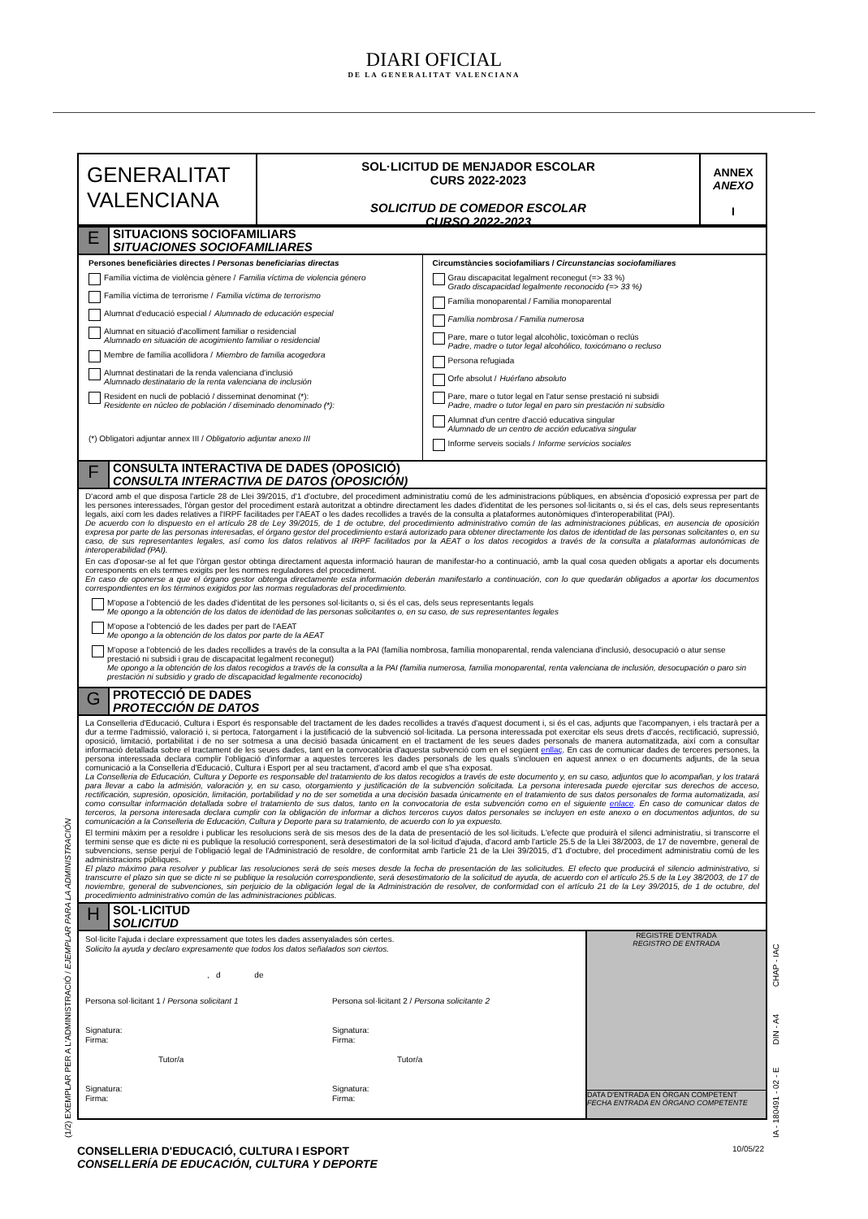DIARI OFICIAL
DE LA GENERALITAT VALENCIANA
GENERALITAT
VALENCIANA
SOL·LICITUD DE MENJADOR ESCOLAR
CURS 2022-2023
SOLICITUD DE COMEDOR ESCOLAR
CURSO 2022-2023
ANNEX
ANEXO
I
E
SITUACIONS SOCIOFAMILIARS
SITUACIONES SOCIOFAMILIARES
Persones beneficiàries directes / Personas beneficiarias directas
Família víctima de violència gènere / Familia víctima de violencia género
Família víctima de terrorisme / Familia víctima de terrorismo
Alumnat d'educació especial / Alumnado de educación especial
Alumnat en situació d'acolliment familiar o residencial
Alumnado en situación de acogimiento familiar o residencial
Membre de família acollidora / Miembro de familia acogedora
Alumnat destinatari de la renda valenciana d'inclusió
Alumnado destinatario de la renta valenciana de inclusión
Resident en nucli de població / disseminat denominat (*):
Residente en núcleo de población / diseminado denominado (*):
(*) Obligatori adjuntar annex III / Obligatorio adjuntar anexo III
Circumstàncies sociofamiliars / Circunstancias sociofamiliares
Grau discapacitat legalment reconegut (=> 33 %)
Grado discapacidad legalmente reconocido (=> 33 %)
Família monoparental / Familia monoparental
Família nombrosa / Familia numerosa
Pare, mare o tutor legal alcohòlic, toxicòman o reclús
Padre, madre o tutor legal alcohólico, toxicómano o recluso
Persona refugiada
Orfe absolut / Huérfano absoluto
Pare, mare o tutor legal en l'atur sense prestació ni subsidi
Padre, madre o tutor legal en paro sin prestación ni subsidio
Alumnat d'un centre d'acció educativa singular
Alumnado de un centro de acción educativa singular
Informe serveis socials / Informe servicios sociales
F
CONSULTA INTERACTIVA DE DADES (OPOSICIÓ)
CONSULTA INTERACTIVA DE DATOS (OPOSICIÓN)
D'acord amb el que disposa l'article 28 de Llei 39/2015, d'1 d'octubre, del procediment administratiu comú de les administracions públiques, en absència d'oposició expressa per part de les persones interessades, l'òrgan gestor del procediment estarà autoritzat a obtindre directament les dades d'identitat de les persones sol·licitants o, si és el cas, dels seus representants legals, així com les dades relatives a l'IRPF facilitades per l'AEAT o les dades recollides a través de la consulta a plataformes autonòmiques d'interoperabilitat (PAI).
De acuerdo con lo dispuesto en el artículo 28 de Ley 39/2015, de 1 de octubre, del procedimiento administrativo común de las administraciones públicas, en ausencia de oposición expresa por parte de las personas interesadas, el órgano gestor del procedimiento estará autorizado para obtener directamente los datos de identidad de las personas solicitantes o, en su caso, de sus representantes legales, así como los datos relativos al IRPF facilitados por la AEAT o los datos recogidos a través de la consulta a plataformas autonómicas de interoperabilidad (PAI).
En cas d'oposar-se al fet que l'òrgan gestor obtinga directament aquesta informació hauran de manifestar-ho a continuació, amb la qual cosa queden obligats a aportar els documents corresponents en els termes exigits per les normes reguladores del procediment.
En caso de oponerse a que el órgano gestor obtenga directamente esta información deberán manifestarlo a continuación, con lo que quedarán obligados a aportar los documentos correspondientes en los términos exigidos por las normas reguladoras del procedimiento.
M'opose a l'obtenció de les dades d'identitat de les persones sol·licitants o, si és el cas, dels seus representants legals
Me opongo a la obtención de los datos de identidad de las personas solicitantes o, en su caso, de sus representantes legales
M'opose a l'obtenció de les dades per part de l'AEAT
Me opongo a la obtención de los datos por parte de la AEAT
M'opose a l'obtenció de les dades recollides a través de la consulta a la PAI (família nombrosa, família monoparental, renda valenciana d'inclusió, desocupació o atur sense prestació ni subsidi i grau de discapacitat legalment reconegut)
Me opongo a la obtención de los datos recogidos a través de la consulta a la PAI (familia numerosa, familia monoparental, renta valenciana de inclusión, desocupación o paro sin prestación ni subsidio y grado de discapacidad legalmente reconocido)
G
PROTECCIÓ DE DADES
PROTECCIÓN DE DATOS
La Conselleria d'Educació, Cultura i Esport és responsable del tractament de les dades recollides a través d'aquest document i, si és el cas, adjunts que l'acompanyen, i els tractarà per a dur a terme l'admissió, valoració i, si pertoca, l'atorgament i la justificació de la subvenció sol·licitada. La persona interessada pot exercitar els seus drets d'accés, rectificació, supressió, oposició, limitació, portabilitat i de no ser sotmesa a una decisió basada únicament en el tractament de les seues dades personals de manera automatitzada, així com a consultar informació detallada sobre el tractament de les seues dades, tant en la convocatòria d'aquesta subvenció com en el següent enllaç. En cas de comunicar dades de terceres persones, la persona interessada declara complir l'obligació d'informar a aquestes terceres les dades personals de les quals s'inclouen en aquest annex o en documents adjunts, de la seua comunicació a la Conselleria d'Educació, Cultura i Esport per al seu tractament, d'acord amb el que s'ha exposat.
La Conselleria de Educación, Cultura y Deporte es responsable del tratamiento de los datos recogidos a través de este documento y, en su caso, adjuntos que lo acompañan, y los tratará para llevar a cabo la admisión, valoración y, en su caso, otorgamiento y justificación de la subvención solicitada. La persona interesada puede ejercitar sus derechos de acceso, rectificación, supresión, oposición, limitación, portabilidad y no de ser sometida a una decisión basada únicamente en el tratamiento de sus datos personales de forma automatizada, así como consultar información detallada sobre el tratamiento de sus datos, tanto en la convocatoria de esta subvención como en el siguiente enlace. En caso de comunicar datos de terceros, la persona interesada declara cumplir con la obligación de informar a dichos terceros cuyos datos personales se incluyen en este anexo o en documentos adjuntos, de su comunicación a la Conselleria de Educación, Cultura y Deporte para su tratamiento, de acuerdo con lo ya expuesto.
El termini màxim per a resoldre i publicar les resolucions serà de sis mesos des de la data de presentació de les sol·licituds. L'efecte que produirà el silenci administratiu, si transcorre el termini sense que es dicte ni es publique la resolució corresponent, serà desestimatori de la sol·licitud d'ajuda, d'acord amb l'article 25.5 de la Llei 38/2003, de 17 de novembre, general de subvencions, sense perjuí de l'obligació legal de l'Administració de resoldre, de conformitat amb l'article 21 de la Llei 39/2015, d'1 d'octubre, del procediment administratiu comú de les administracions públiques.
El plazo máximo para resolver y publicar las resoluciones será de seis meses desde la fecha de presentación de las solicitudes. El efecto que producirá el silencio administrativo, si transcurre el plazo sin que se dicte ni se publique la resolución correspondiente, será desestimatorio de la solicitud de ayuda, de acuerdo con el artículo 25.5 de la Ley 38/2003, de 17 de noviembre, general de subvenciones, sin perjuicio de la obligación legal de la Administración de resolver, de conformidad con el artículo 21 de la Ley 39/2015, de 1 de octubre, del procedimiento administrativo común de las administraciones públicas.
H
SOL·LICITUD
SOLICITUD
Sol·licite l'ajuda i declare expressament que totes les dades assenyalades són certes.
Solicito la ayuda y declaro expresamente que todos los datos señalados son ciertos.
, d de
Persona sol·licitant 1 / Persona solicitant 1
Signatura:
Firma:
Tutor/a
Signatura:
Firma:
Persona sol·licitant 2 / Persona solicitante 2
Signatura:
Firma:
Tutor/a
Signatura:
Firma:
REGISTRE D'ENTRADA
REGISTRO DE ENTRADA
DATA D'ENTRADA EN ÒRGAN COMPETENT
FECHA ENTRADA EN ÓRGANO COMPETENTE
CONSELLERIA D'EDUCACIÓ, CULTURA I ESPORT
CONSELLERÍA DE EDUCACIÓN, CULTURA Y DEPORTE 10/05/22
(1/2) EXEMPLAR PER A L'ADMINISTRACIÓ / EJEMPLAR PARA LA ADMINISTRACIÓN IA - 180491 - 02 - E DIN - A4 CHAP - IAC